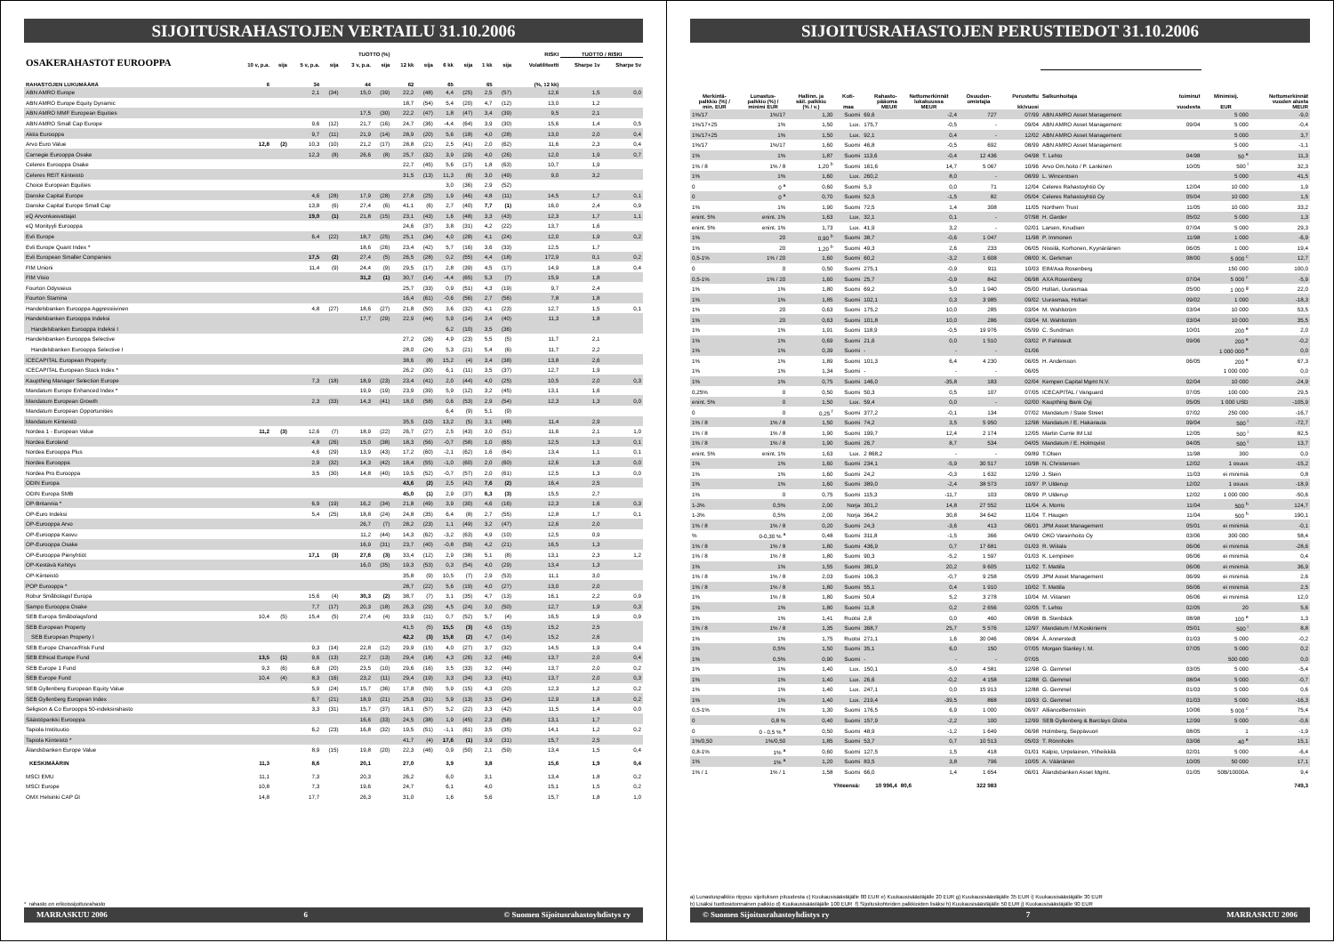SIJOITUSRAHASTOJEN VERTAILU 31.10.2006
| | TUOTTO (%) | | | | | | | | | | | | RISKI | TUOTTO / RISKI | |
| --- | --- | --- | --- | --- | --- | --- | --- | --- | --- | --- | --- | --- | --- | --- | --- |
| OSAKERAHASTOT EUROOPPA | 10 v, p.a. | sija | 5 v, p.a. | sija | 3 v, p.a. | sija | 12 kk | sija | 6 kk | sija | 1 kk | sija | Volatiliteetti | Sharpe 1v | Sharpe 5v |
| RAHASTOJEN LUKUMÄÄRÄ | 6 | | 34 | | 44 | | 62 | | 65 | | 65 | | (%, 12 kk) | | |
| ABN AMRO Europe | | | 2,1 | (34) | 15,0 | (39) | 22,2 | (48) | 4,4 | (25) | 2,5 | (57) | 12,6 | 1,5 | 0,0 |
| ABN AMRO Europe Equity Dynamic | | | | | | | 18,7 | (54) | 5,4 | (20) | 4,7 | (12) | 13,0 | 1,2 | |
| ABN AMRO MMF European Equities | | | | | 17,5 | (30) | 22,2 | (47) | 1,8 | (47) | 3,4 | (39) | 9,5 | 2,1 | |
| ABN AMRO Small Cap Europe | | | 9,6 | (12) | 21,7 | (16) | 24,7 | (36) | -4,4 | (64) | 3,9 | (30) | 15,6 | 1,4 | 0,5 |
| Aktia Eurooppa | | | 9,7 | (11) | 21,9 | (14) | 28,9 | (20) | 5,6 | (18) | 4,0 | (28) | 13,0 | 2,0 | 0,4 |
| Arvo Euro Value | 12,8 | (2) | 10,3 | (10) | 21,2 | (17) | 28,8 | (21) | 2,5 | (41) | 2,0 | (62) | 11,6 | 2,3 | 0,4 |
| Carnegie Eurooppa Osake | | | 12,3 | (8) | 26,6 | (8) | 25,7 | (32) | 3,9 | (29) | 4,0 | (26) | 12,0 | 1,9 | 0,7 |
| Celeres Eurooppa Osake | | | | | | | 22,7 | (45) | 5,6 | (17) | 1,8 | (63) | 10,7 | 1,9 | |
| Celeres REIT Kiinteistö | | | | | | | 31,5 | (13) | 11,3 | (6) | 3,0 | (49) | 9,0 | 3,2 | |
| Choice European Equities | | | | | | | | | 3,0 | (36) | 2,9 | (52) | | | |
| Danske Capital Europe | | | 4,6 | (28) | 17,9 | (28) | 27,8 | (25) | 1,9 | (46) | 4,8 | (11) | 14,5 | 1,7 | 0,1 |
| Danske Capital Europe Small Cap | | | 13,8 | (6) | 27,4 | (6) | 41,1 | (6) | 2,7 | (40) | 7,7 | (1) | 16,0 | 2,4 | 0,9 |
| eQ Arvonkasvattajat | | | 19,0 | (1) | 21,8 | (15) | 23,1 | (43) | 1,6 | (48) | 3,3 | (43) | 12,3 | 1,7 | 1,1 |
| eQ Monityyli Eurooppa | | | | | | | 24,6 | (37) | 3,8 | (31) | 4,2 | (22) | 13,7 | 1,6 | |
| Evli Europe | | | 6,4 | (22) | 18,7 | (25) | 25,1 | (34) | 4,0 | (28) | 4,1 | (24) | 12,0 | 1,9 | 0,2 |
| Evli Europe Quant Index * | | | | | 18,6 | (26) | 23,4 | (42) | 5,7 | (16) | 3,6 | (33) | 12,5 | 1,7 | |
| Evli European Smaller Companies | | | 17,5 | (2) | 27,4 | (5) | 26,5 | (28) | 0,2 | (55) | 4,4 | (18) | 172,9 | 0,1 | 0,2 |
| FIM Unioni | | | 11,4 | (9) | 24,4 | (9) | 29,5 | (17) | 2,8 | (39) | 4,5 | (17) | 14,9 | 1,8 | 0,4 |
| FIM Visio | | | | | 31,2 | (1) | 30,7 | (14) | -4,4 | (65) | 5,3 | (7) | 15,9 | 1,8 | |
| Fourton Odysseus | | | | | | | 25,7 | (33) | 0,9 | (51) | 4,3 | (19) | 9,7 | 2,4 | |
| Fourton Stamina | | | | | | | 16,4 | (61) | -0,6 | (56) | 2,7 | (56) | 7,8 | 1,8 | |
| Handelsbanken Eurooppa Aggressiivinen | | | 4,8 | (27) | 18,6 | (27) | 21,8 | (50) | 3,6 | (32) | 4,1 | (23) | 12,7 | 1,5 | 0,1 |
| Handelsbanken Eurooppa Indeksi | | | | | 17,7 | (29) | 22,9 | (44) | 5,9 | (14) | 3,4 | (40) | 11,3 | 1,8 | |
| Handelsbanken Eurooppa Indeksi I | | | | | | | | | 6,2 | (10) | 3,5 | (36) | | | |
| Handelsbanken Eurooppa Selective | | | | | | | 27,2 | (26) | 4,9 | (23) | 5,5 | (5) | 11,7 | 2,1 | |
| Handelsbanken Eurooppa Selective I | | | | | | | 28,0 | (24) | 5,3 | (21) | 5,4 | (6) | 11,7 | 2,2 | |
| ICECAPITAL European Property | | | | | | | 38,6 | (8) | 15,2 | (4) | 3,4 | (38) | 13,8 | 2,6 | |
| ICECAPITAL European Stock Index * | | | | | | | 26,2 | (30) | 6,1 | (11) | 3,5 | (37) | 12,7 | 1,9 | |
| Kaupthing Manager Selection Europe | | | 7,3 | (18) | 18,9 | (23) | 23,4 | (41) | 2,0 | (44) | 4,0 | (25) | 10,5 | 2,0 | 0,3 |
| Mandatum Europe Enhanced Index * | | | | | 19,9 | (19) | 23,9 | (39) | 5,9 | (12) | 3,2 | (45) | 13,1 | 1,6 | |
| Mandatum European Growth | | | 2,3 | (33) | 14,3 | (41) | 18,0 | (58) | 0,6 | (53) | 2,9 | (54) | 12,3 | 1,3 | 0,0 |
| Mandatum European Opportunities | | | | | | | | | 6,4 | (9) | 5,1 | (9) | | | |
| Mandatum Kiinteistö | | | | | | | 35,5 | (10) | 13,2 | (5) | 3,1 | (48) | 11,4 | 2,9 | |
| Nordea 1 - European Value | 11,2 | (3) | 12,6 | (7) | 18,9 | (22) | 26,7 | (27) | 2,5 | (43) | 3,0 | (51) | 11,6 | 2,1 | 1,0 |
| Nordea Euroland | | | 4,8 | (26) | 15,0 | (38) | 18,3 | (56) | -0,7 | (58) | 1,0 | (65) | 12,5 | 1,3 | 0,1 |
| Nordea Eurooppa Plus | | | 4,6 | (29) | 13,9 | (43) | 17,2 | (60) | -2,1 | (62) | 1,6 | (64) | 13,4 | 1,1 | 0,1 |
| Nordea Eurooppa | | | 2,9 | (32) | 14,3 | (42) | 18,4 | (55) | -1,0 | (60) | 2,0 | (60) | 12,6 | 1,3 | 0,0 |
| Nordea Pro Eurooppa | | | 3,5 | (30) | 14,8 | (40) | 19,5 | (52) | -0,7 | (57) | 2,0 | (61) | 12,5 | 1,3 | 0,0 |
| ODIN Europa | | | | | | | 43,6 | (2) | 2,5 | (42) | 7,6 | (2) | 16,4 | 2,5 | |
| ODIN Europa SMB | | | | | | | 45,0 | (1) | 2,9 | (37) | 6,3 | (3) | 15,5 | 2,7 | |
| OP-Britannia * | | | 6,9 | (19) | 16,2 | (34) | 21,8 | (49) | 3,9 | (30) | 4,6 | (16) | 12,3 | 1,6 | 0,3 |
| OP-Euro Indeksi | | | 5,4 | (25) | 18,8 | (24) | 24,8 | (35) | 6,4 | (8) | 2,7 | (55) | 12,8 | 1,7 | 0,1 |
| OP-Eurooppa Arvo | | | | | 26,7 | (7) | 28,2 | (23) | 1,1 | (49) | 3,2 | (47) | 12,6 | 2,0 | |
| OP-Eurooppa Kasvu | | | | | 11,2 | (44) | 14,3 | (62) | -3,2 | (63) | 4,9 | (10) | 12,5 | 0,9 | |
| OP-Eurooppa Osake | | | | | 16,9 | (31) | 23,7 | (40) | -0,8 | (59) | 4,2 | (21) | 16,5 | 1,3 | |
| OP-Eurooppa Pienyhtiöt | | | 17,1 | (3) | 27,6 | (3) | 33,4 | (12) | 2,9 | (38) | 5,1 | (8) | 13,1 | 2,3 | 1,2 |
| OP-Kestävä Kehitys | | | | | 16,0 | (35) | 19,3 | (53) | 0,3 | (54) | 4,0 | (29) | 13,4 | 1,3 | |
| OP-Kiinteistö | | | | | | | 35,8 | (9) | 10,5 | (7) | 2,9 | (53) | 11,1 | 3,0 | |
| POP Eurooppa * | | | | | | | 28,7 | (22) | 5,6 | (19) | 4,0 | (27) | 13,0 | 2,0 | |
| Robur Småbolagsf Europa | | | 15,6 | (4) | 30,3 | (2) | 38,7 | (7) | 3,1 | (35) | 4,7 | (13) | 16,1 | 2,2 | 0,9 |
| Sampo Eurooppa Osake | | | 7,7 | (17) | 20,3 | (18) | 26,3 | (29) | 4,5 | (24) | 3,0 | (50) | 12,7 | 1,9 | 0,3 |
| SEB Europa Småbolagsfond | 10,4 | (5) | 15,4 | (5) | 27,4 | (4) | 33,9 | (11) | 0,7 | (52) | 5,7 | (4) | 16,5 | 1,9 | 0,9 |
| SEB European Property | | | | | | | 41,5 | (5) | 15,5 | (3) | 4,6 | (15) | 15,2 | 2,5 | |
| SEB European Property I | | | | | | | 42,2 | (3) | 15,8 | (2) | 4,7 | (14) | 15,2 | 2,6 | |
| SEB Europe Chance/Risk Fund | | | 9,3 | (14) | 22,8 | (12) | 29,9 | (15) | 4,0 | (27) | 3,7 | (32) | 14,5 | 1,9 | 0,4 |
| SEB Ethical Europe Fund | 13,5 | (1) | 9,6 | (13) | 22,7 | (13) | 29,4 | (18) | 4,3 | (26) | 3,2 | (46) | 13,7 | 2,0 | 0,4 |
| SEB Europe 1 Fund | 9,3 | (6) | 6,8 | (20) | 23,5 | (10) | 29,6 | (16) | 3,5 | (33) | 3,2 | (44) | 13,7 | 2,0 | 0,2 |
| SEB Europe Fund | 10,4 | (4) | 8,3 | (16) | 23,2 | (11) | 29,4 | (19) | 3,3 | (34) | 3,3 | (41) | 13,7 | 2,0 | 0,3 |
| SEB Gyllenberg European Equity Value | | | 5,9 | (24) | 15,7 | (36) | 17,8 | (59) | 5,9 | (15) | 4,3 | (20) | 12,3 | 1,2 | 0,2 |
| SEB Gyllenberg European Index | | | 6,7 | (21) | 18,9 | (21) | 25,8 | (31) | 5,9 | (13) | 3,5 | (34) | 12,9 | 1,8 | 0,2 |
| Seligson & Co Eurooppa 50-indeksirahasto | | | 3,3 | (31) | 15,7 | (37) | 18,1 | (57) | 5,2 | (22) | 3,3 | (42) | 11,5 | 1,4 | 0,0 |
| Säästöpankki Eurooppa | | | | | 16,6 | (33) | 24,5 | (38) | 1,9 | (45) | 2,3 | (58) | 13,1 | 1,7 | |
| Tapiola Instituutio | | | 6,2 | (23) | 16,8 | (32) | 19,5 | (51) | -1,1 | (61) | 3,5 | (35) | 14,1 | 1,2 | 0,2 |
| Tapiola Kiinteistö * | | | | | | | 41,7 | (4) | 17,6 | (1) | 3,9 | (31) | 15,7 | 2,5 | |
| Ålandsbanken Europe Value | | | 8,9 | (15) | 19,8 | (20) | 22,3 | (46) | 0,9 | (50) | 2,1 | (59) | 13,4 | 1,5 | 0,4 |
| KESKIMÄÄRIN | 11,3 | | 8,6 | | 20,1 | | 27,0 | | 3,9 | | 3,8 | | 15,6 | 1,9 | 0,4 |
| MSCI EMU | 11,1 | | 7,3 | | 20,3 | | 26,2 | | 6,0 | | 3,1 | | 13,4 | 1,8 | 0,2 |
| MSCI Europe | 10,8 | | 7,3 | | 19,6 | | 24,7 | | 6,1 | | 4,0 | | 15,1 | 1,5 | 0,2 |
| OMX Helsinki CAP GI | 14,8 | | 17,7 | | 26,3 | | 31,0 | | 1,6 | | 5,6 | | 15,7 | 1,8 | 1,0 |
* rahasto on erikoissijoitusrahasto
MARRASKUU 2006 6 © Suomen Sijoitusrahastoyhdistys ry
SIJOITUSRAHASTOJEN PERUSTIEDOT 31.10.2006
| Merkintä- palkkio (%) / min. EUR | Lunastus- palkkio (%) / minimi EUR | Hallinn. ja säil. palkkio (% / v.) | Koti- maa | Rahasto- pääoma MEUR | Nettomerkinnät lokakuussa MEUR | Osuuden- omistajia | Perustettu kk/vuosi | Salkunhoitaja | toiminut vuodesta | Minimisij. EUR | Nettomerkinnät vuoden alusta MEUR |
| --- | --- | --- | --- | --- | --- | --- | --- | --- | --- | --- | --- |
| 1%/17 | 1%/17 | 1,30 | Suomi | 69,6 | -2,4 | 727 | 07/99 | ABN AMRO Asset Management | | 5 000 | -9,0 |
| 1%/17+25 | 1% | 1,50 | Lux. | 175,7 | -0,5 | - | 09/04 | ABN AMRO Asset Management | 09/04 | 5 000 | -0,4 |
| 1%/17+25 | 1% | 1,50 | Lux. | 92,1 | 0,4 | - | 12/02 | ABN AMRO Asset Management | | 5 000 | 3,7 |
| 1%/17 | 1%/17 | 1,60 | Suomi | 46,8 | -0,5 | 692 | 08/99 | ABN AMRO Asset Management | | 5 000 | -1,1 |
| 1% | 1% | 1,87 | Suomi | 113,6 | -0,4 | 12 436 | 04/98 | T. Lehto | 04/98 | 50 <sup>e</sup> | 11,3 |
| 1% / 8 | 1% / 8 | 1,20 <sup>b</sup> | Suomi | 161,6 | 14,7 | 5 067 | 10/96 | Arvo Om.hoito / P. Lankinen | 10/05 | 500 <sup>i</sup> | 32,3 |
| 1% | 1% | 1,60 | Lux. | 260,2 | 8,0 | - | 08/99 | L. Wincentsen | | 5 000 | 41,5 |
| 0 | 0 <sup>a</sup> | 0,60 | Suomi | 5,3 | 0,0 | 71 | 12/04 | Celeres Rahastoyhtiö Oy | 12/04 | 10 000 | 1,9 |
| 0 | 0 <sup>a</sup> | 0,70 | Suomi | 52,5 | -1,5 | 82 | 05/04 | Celeres Rahastoyhtiö Oy | 05/04 | 10 000 | 1,5 |
| 1% | 1% | 1,90 | Suomi | 72,5 | 1,4 | 308 | 11/05 | Northern Trust | 11/05 | 10 000 | 33,2 |
| enint. 5% | enint. 1% | 1,63 | Lux. | 32,1 | 0,1 | - | 07/98 | H. Garder | 05/02 | 5 000 | 1,3 |
| enint. 5% | enint. 1% | 1,73 | Lux. | 41,9 | 3,2 | - | 02/01 | Larsen, Knudsen | 07/04 | 5 000 | 29,3 |
| 1% | 20 | 0,90 <sup>b</sup> | Suomi | 38,7 | -0,6 | 1 047 | 11/98 | P. Immonen | 11/98 | 1 000 | -6,9 |
| 1% | 20 | 1,20 <sup>b</sup> | Suomi | 49,3 | 2,6 | 233 | 06/05 | Nissilä, Korhonen, Kyynäräinen | 06/05 | 1 000 | 19,4 |
| 0,5-1% | 1% / 20 | 1,60 | Suomi | 60,2 | -3,2 | 1 608 | 08/00 | K. Gerkman | 08/00 | 5 000 <sup>c</sup> | 12,7 |
| 0 | 0 | 0,50 | Suomi | 275,1 | -0,9 | 911 | 10/03 | EIM/Axa Rosenberg | | 150 000 | 100,0 |
| 0,5-1% | 1% / 20 | 1,60 | Suomi | 25,7 | -0,9 | 842 | 06/98 | AXA Rosenberg | 07/04 | 5 000 <sup>c</sup> | -5,9 |
| 1% | 1% | 1,80 | Suomi | 69,2 | 5,0 | 1 940 | 05/00 | Holtari, Uurasmaa | 05/00 | 1 000 <sup>g</sup> | 22,0 |
| 1% | 1% | 1,85 | Suomi | 102,1 | 0,3 | 3 985 | 09/02 | Uurasmaa, Holtari | 09/02 | 1 000 | -18,3 |
| 1% | 20 | 0,63 | Suomi | 175,2 | 10,0 | 285 | 03/04 | M. Wahlström | 03/04 | 10 000 | 53,5 |
| 1% | 20 | 0,63 | Suomi | 101,8 | 10,0 | 286 | 03/04 | M. Wahlström | 03/04 | 10 000 | 35,5 |
| 1% | 1% | 1,91 | Suomi | 118,9 | -0,5 | 19 976 | 05/99 | C. Sundman | 10/01 | 200 <sup>e</sup> | 2,0 |
| 1% | 1% | 0,69 | Suomi | 21,6 | 0,0 | 1 510 | 03/02 | P. Fahlstedt | 09/06 | 200 <sup>e</sup> | -0,2 |
| 1% | 1% | 0,39 | Suomi | - | - | - | 01/06 | | | 1 000 000 <sup>e</sup> | 0,0 |
| 1% | 1% | 1,89 | Suomi | 101,3 | 6,4 | 4 230 | 06/05 | H. Andersson | 06/05 | 200 <sup>e</sup> | 67,3 |
| 1% | 1% | 1,34 | Suomi | - | - | - | 06/05 | | | 1 000 000 | 0,0 |
| 1% | 1% | 0,75 | Suomi | 146,0 | -35,8 | 183 | 02/04 | Kempen Capital Mgmt N.V. | 02/04 | 10 000 | -24,9 |
| 0,25% | 0 | 0,50 | Suomi | 50,3 | 0,5 | 107 | 07/05 | ICECAPITAL / Vanguard | 07/05 | 100 000 | 29,5 |
| enint. 5% | 0 | 1,50 | Lux. | 59,4 | 0,0 | - | 02/00 | Kaupthing Bank Oyj | 05/05 | 1 000 USD | -105,9 |
| 0 | 0 | 0,25 <sup>f</sup> | Suomi | 377,2 | -0,1 | 134 | 07/02 | Mandatum / State Street | 07/02 | 250 000 | -16,7 |
| 1% / 8 | 1% / 8 | 1,50 | Suomi | 74,2 | 3,5 | 5 950 | 12/98 | Mandatum / E. Hakarauta | 09/04 | 500 <sup>i</sup> | -72,7 |
| 1% / 8 | 1% / 8 | 1,90 | Suomi | 199,7 | 12,4 | 2 174 | 12/05 | Martin Currie IM Ltd | 12/05 | 500 <sup>i</sup> | 82,5 |
| 1% / 8 | 1% / 8 | 1,90 | Suomi | 26,7 | 8,7 | 534 | 04/05 | Mandatum / E. Holmqvist | 04/05 | 500 <sup>i</sup> | 13,7 |
| enint. 5% | enint. 1% | 1,63 | Lux. | 2 868,2 | - | - | 09/89 | T.Olsen | 11/98 | 300 | 0,0 |
| 1% | 1% | 1,60 | Suomi | 234,1 | -5,9 | 30 517 | 10/98 | N. Christensen | 12/02 | 1 osuus | -15,2 |
| 1% | 1% | 1,60 | Suomi | 24,2 | -0,3 | 1 632 | 12/99 | J. Stein | 11/03 | ei minimiä | 0,8 |
| 1% | 1% | 1,60 | Suomi | 389,0 | -2,4 | 38 573 | 10/97 | P. Ulderup | 12/02 | 1 osuus | -18,9 |
| 1% | 0 | 0,75 | Suomi | 115,3 | -11,7 | 103 | 08/99 | P. Ulderup | 12/02 | 1 000 000 | -50,6 |
| 1-3% | 0,5% | 2,00 | Norja | 301,2 | 14,8 | 27 552 | 11/04 | A. Morris | 11/04 | 500 <sup>h</sup> | 124,7 |
| 1-3% | 0,5% | 2,00 | Norja | 364,2 | 30,8 | 34 642 | 11/04 | T. Haugen | 11/04 | 500 <sup>h</sup> | 190,1 |
| 1% / 8 | 1% / 8 | 0,20 | Suomi | 24,3 | -3,6 | 413 | 06/01 | JPM Asset Management | 05/01 | ei minimiä | -0,1 |
| % | 0-0,30 % <sup>a</sup> | 0,48 | Suomi | 311,8 | -1,5 | 366 | 04/99 | OKO Varainhoito Oy | 03/06 | 300 000 | 58,4 |
| 1% / 8 | 1% / 8 | 1,80 | Suomi | 436,9 | 0,7 | 17 681 | 01/03 | R. Wiitala | 06/06 | ei minimiä | -28,6 |
| 1% / 8 | 1% / 8 | 1,80 | Suomi | 90,3 | -5,2 | 1 597 | 01/03 | K. Lempinen | 06/06 | ei minimiä | 0,4 |
| 1% | 1% | 1,55 | Suomi | 381,9 | 20,2 | 9 605 | 11/02 | T. Mattila | 06/06 | ei minimiä | 36,9 |
| 1% / 8 | 1% / 8 | 2,03 | Suomi | 106,3 | -0,7 | 9 258 | 05/99 | JPM Asset Management | 06/99 | ei minimiä | 2,6 |
| 1% / 8 | 1% / 8 | 1,80 | Suomi | 55,1 | 0,4 | 1 910 | 10/02 | T. Mattila | 06/06 | ei minimiä | 2,5 |
| 1% | 1% / 8 | 1,80 | Suomi | 50,4 | 5,2 | 3 278 | 10/04 | M. Viitanen | 06/06 | ei minimiä | 12,0 |
| 1% | 1% | 1,80 | Suomi | 11,8 | 0,2 | 2 656 | 02/05 | T. Lehto | 02/05 | 20 | 5,6 |
| 1% | 1% | 1,41 | Ruotsi | 2,8 | 0,0 | 460 | 08/98 | B. Stenbäck | 08/98 | 100 <sup>e</sup> | 1,3 |
| 1% / 8 | 1% / 8 | 1,35 | Suomi | 368,7 | 25,7 | 5 576 | 12/97 | Mandatum / M.Koskiniemi | 05/01 | 500 <sup>i</sup> | 8,8 |
| 1% | 1% | 1,75 | Ruotsi | 271,1 | 1,6 | 30 046 | 08/94 | Å. Annerstedt | 01/03 | 5 000 | -0,2 |
| 1% | 0,5% | 1,50 | Suomi | 35,1 | 6,0 | 150 | 07/05 | Morgan Stanley I. M. | 07/05 | 5 000 | 0,2 |
| 1% | 0,5% | 0,90 | Suomi | - | - | - | 07/05 | | | 500 000 | 0,0 |
| 1% | 1% | 1,40 | Lux. | 150,1 | -5,0 | 4 581 | 12/98 | G. Gemmel | 03/05 | 5 000 | -5,4 |
| 1% | 1% | 1,40 | Lux. | 26,6 | -0,2 | 4 158 | 12/88 | G. Gemmel | 08/04 | 5 000 | -0,7 |
| 1% | 1% | 1,40 | Lux. | 247,1 | 0,0 | 15 913 | 12/88 | G. Gemmel | 01/03 | 5 000 | 0,6 |
| 1% | 1% | 1,40 | Lux. | 219,4 | -39,5 | 868 | 10/93 | G. Gemmel | 01/03 | 5 000 | -16,3 |
| 0,5-1% | 1% | 1,30 | Suomi | 176,5 | 6,9 | 1 000 | 06/97 | AllianceBernstein | 10/06 | 5 000 <sup>c</sup> | 75,4 |
| 0 | 0,8 % | 0,40 | Suomi | 157,9 | -2,2 | 100 | 12/99 | SEB Gyllenberg & Barclays Globa | 12/99 | 5 000 | -0,6 |
| 0 | 0 - 0,5 % <sup>a</sup> | 0,50 | Suomi | 48,9 | -1,2 | 1 649 | 06/98 | Holmberg, Seppävuori | 08/05 | 1 | -1,9 |
| 1%/0,50 | 1%/0,50 | 1,85 | Suomi | 53,7 | 0,7 | 10 513 | 05/03 | T. Rönnholm | 03/06 | 40 <sup>e</sup> | 15,1 |
| 0,8-1% | 1% <sup>a</sup> | 0,60 | Suomi | 127,5 | 1,5 | 418 | 01/01 | Kalpio, Urpelainen, Yliheikkilä | 02/01 | 5 000 | -6,4 |
| 1% | 1% <sup>a</sup> | 1,20 | Suomi | 83,5 | 3,8 | 796 | 10/05 | A. Väänänen | 10/05 | 50 000 | 17,1 |
| 1% / 1 | 1% / 1 | 1,58 | Suomi | 66,0 | 1,4 | 1 654 | 06/01 | Ålandsbanken Asset Mgmt. | 01/05 | 50B/10000A | 9,4 |
| | | Yhteensä: | | 10 996,4 | 80,6 | 322 983 | | | | | 749,3 |
a) Lunastuspalkkio riippuu sijoituksen pituudesta c) Kuukausisäästäjälle 80 EUR e) Kuukausisäästäjälle 20 EUR g) Kuukausisäästäjälle 35 EUR i) Kuukausisäästäjälle 30 EUR
b) Lisäksi tuottosidonnainen palkkio d) Kuukausisäästäjälle 100 EUR f) Sijoituskohteiden palkkioiden lisäksi h) Kuukausisäästäjälle 50 EUR j) Kuukausisäästäjälle 90 EUR
© Suomen Sijoitusrahastoyhdistys ry 7 MARRASKUU 2006